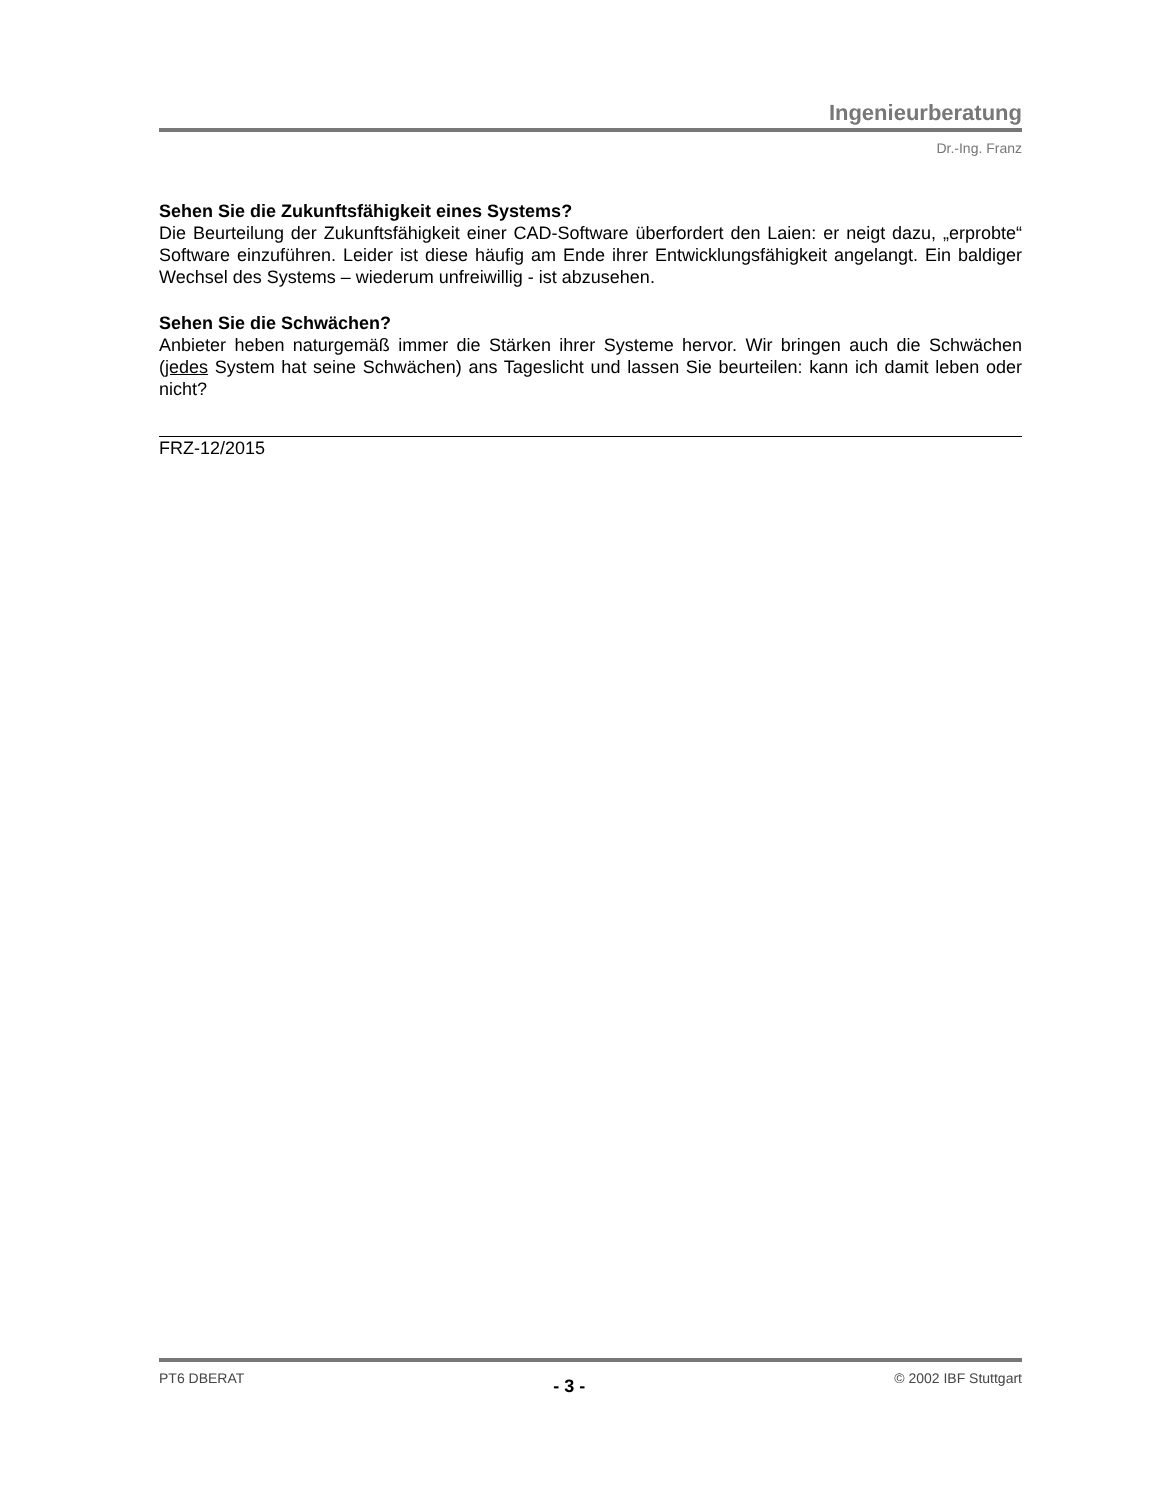Ingenieurberatung
Dr.-Ing. Franz
Sehen Sie die Zukunftsfähigkeit eines Systems?
Die Beurteilung der Zukunftsfähigkeit einer CAD-Software überfordert den Laien: er neigt dazu, „erprobte“ Software einzuführen. Leider ist diese häufig am Ende ihrer Entwicklungs­fähigkeit angelangt. Ein baldiger Wechsel des Systems – wiederum unfreiwillig - ist abzu­sehen.
Sehen Sie die Schwächen?
Anbieter heben naturgemäß immer die Stärken ihrer Systeme hervor. Wir bringen auch die Schwächen (jedes System hat seine Schwächen) ans Tageslicht und lassen Sie beurteilen: kann ich damit leben oder nicht?
FRZ-12/2015
PT6 DBERAT - 3 - © 2002 IBF Stuttgart